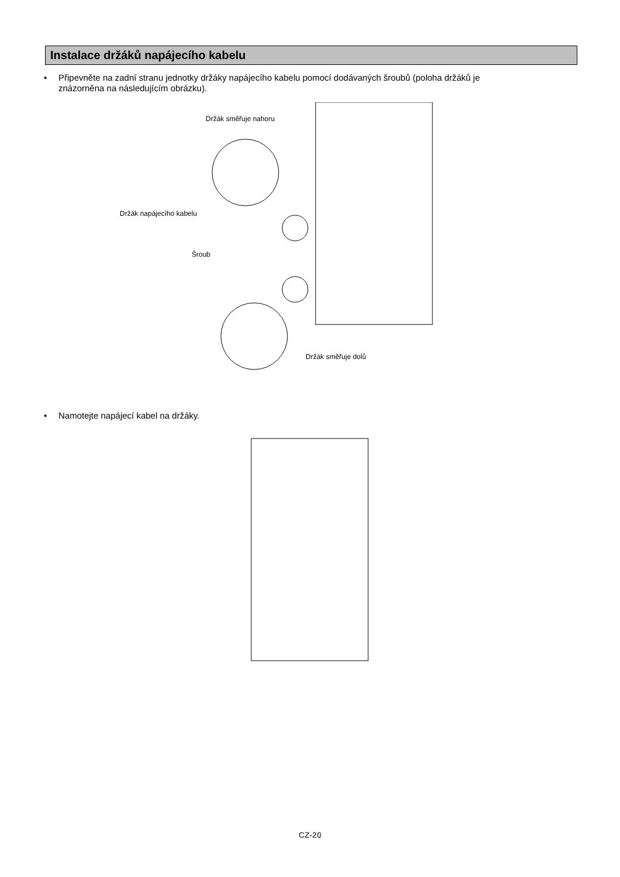Instalace držáků napájecího kabelu
• Připevněte na zadní stranu jednotky držáky napájecího kabelu pomocí dodávaných šroubů (poloha držáků je
znázorněna na následujícím obrázku).
Držák směřuje nahoru
Držák napájecího kabelu
Šroub
Držák směřuje dolů
• Namotejte napájecí kabel na držáky.
CZ-20